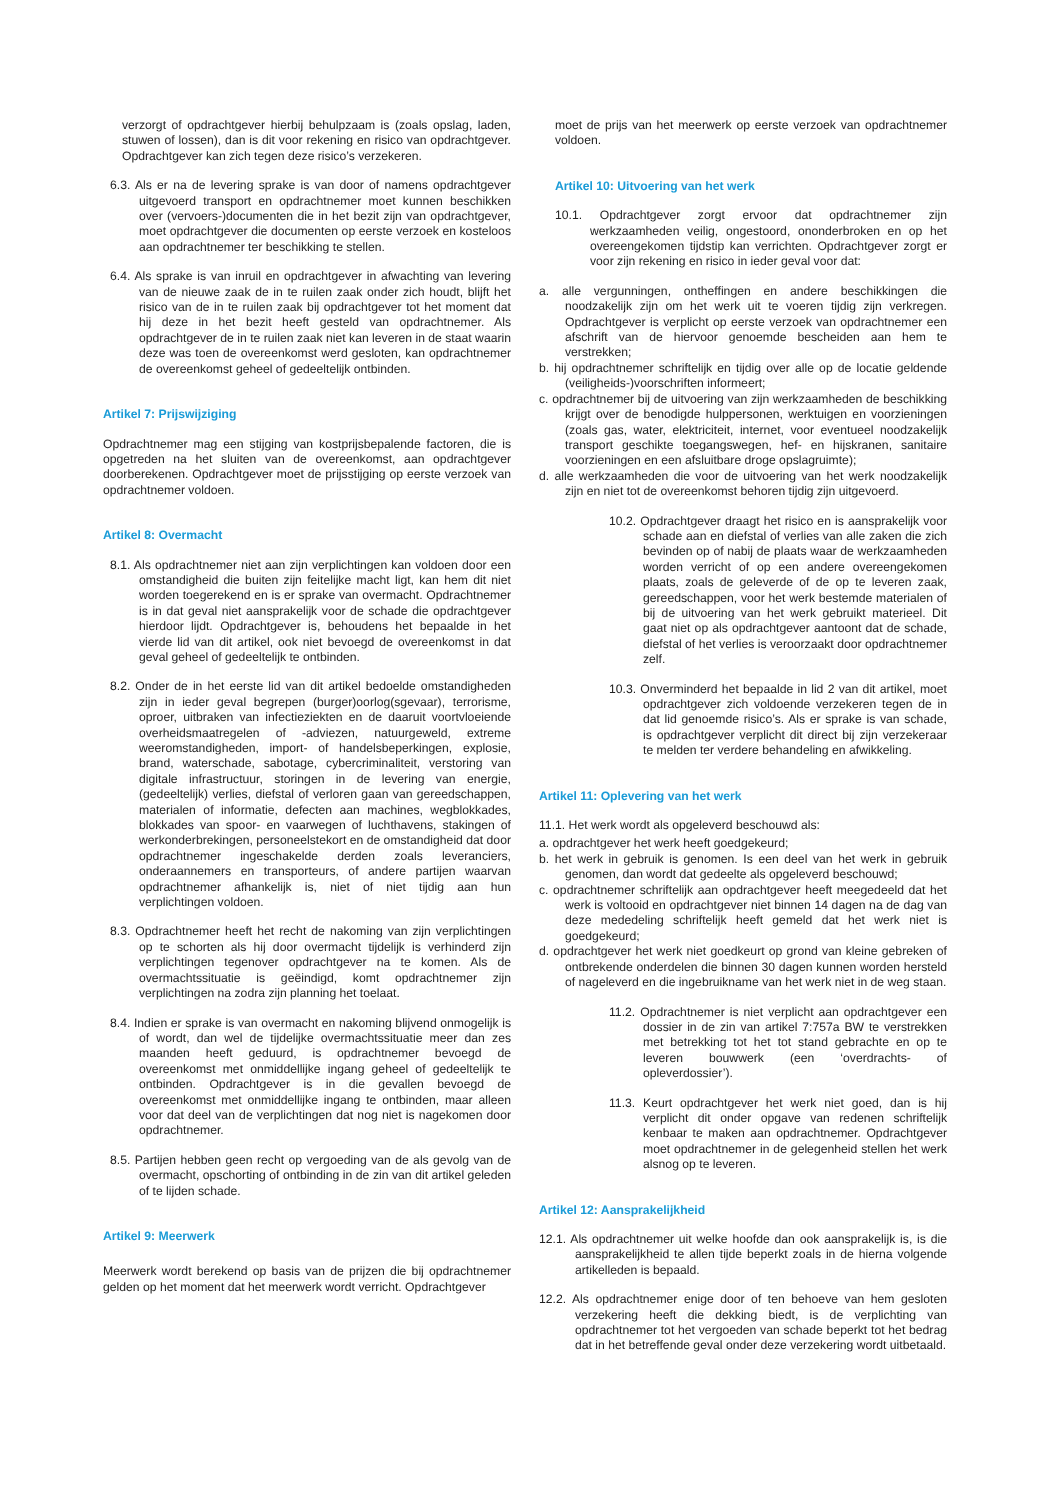verzorgt of opdrachtgever hierbij behulpzaam is (zoals opslag, laden, stuwen of lossen), dan is dit voor rekening en risico van opdrachtgever. Opdrachtgever kan zich tegen deze risico’s verzekeren.
6.3. Als er na de levering sprake is van door of namens opdrachtgever uitgevoerd transport en opdrachtnemer moet kunnen beschikken over (vervoers-)documenten die in het bezit zijn van opdrachtgever, moet opdrachtgever die documenten op eerste verzoek en kosteloos aan opdrachtnemer ter beschikking te stellen.
6.4. Als sprake is van inruil en opdrachtgever in afwachting van levering van de nieuwe zaak de in te ruilen zaak onder zich houdt, blijft het risico van de in te ruilen zaak bij opdrachtgever tot het moment dat hij deze in het bezit heeft gesteld van opdrachtnemer. Als opdrachtgever de in te ruilen zaak niet kan leveren in de staat waarin deze was toen de overeenkomst werd gesloten, kan opdrachtnemer de overeenkomst geheel of gedeeltelijk ontbinden.
Artikel 7: Prijswijziging
Opdrachtnemer mag een stijging van kostprijsbepalende factoren, die is opgetreden na het sluiten van de overeenkomst, aan opdrachtgever doorberekenen. Opdrachtgever moet de prijsstijging op eerste verzoek van opdrachtnemer voldoen.
Artikel 8: Overmacht
8.1. Als opdrachtnemer niet aan zijn verplichtingen kan voldoen door een omstandigheid die buiten zijn feitelijke macht ligt, kan hem dit niet worden toegerekend en is er sprake van overmacht. Opdrachtnemer is in dat geval niet aansprakelijk voor de schade die opdrachtgever hierdoor lijdt. Opdrachtgever is, behoudens het bepaalde in het vierde lid van dit artikel, ook niet bevoegd de overeenkomst in dat geval geheel of gedeeltelijk te ontbinden.
8.2. Onder de in het eerste lid van dit artikel bedoelde omstandigheden zijn in ieder geval begrepen (burger)oorlog(sgevaar), terrorisme, oproer, uitbraken van infectieziekten en de daaruit voortvloeiende overheidsmaatregelen of -adviezen, natuurgeweld, extreme weeromstandigheden, import- of handelsbeperkingen, explosie, brand, waterschade, sabotage, cybercriminaliteit, verstoring van digitale infrastructuur, storingen in de levering van energie, (gedeeltelijk) verlies, diefstal of verloren gaan van gereedschappen, materialen of informatie, defecten aan machines, wegblokkades, blokkades van spoor- en vaarwegen of luchthavens, stakingen of werkonderbrekingen, personeelstekort en de omstandigheid dat door opdrachtnemer ingeschakelde derden zoals leveranciers, onderaannemers en transporteurs, of andere partijen waarvan opdrachtnemer afhankelijk is, niet of niet tijdig aan hun verplichtingen voldoen.
8.3. Opdrachtnemer heeft het recht de nakoming van zijn verplichtingen op te schorten als hij door overmacht tijdelijk is verhinderd zijn verplichtingen tegenover opdrachtgever na te komen. Als de overmachtssituatie is geëindigd, komt opdrachtnemer zijn verplichtingen na zodra zijn planning het toelaat.
8.4. Indien er sprake is van overmacht en nakoming blijvend onmogelijk is of wordt, dan wel de tijdelijke overmachtssituatie meer dan zes maanden heeft geduurd, is opdrachtnemer bevoegd de overeenkomst met onmiddellijke ingang geheel of gedeeltelijk te ontbinden. Opdrachtgever is in die gevallen bevoegd de overeenkomst met onmiddellijke ingang te ontbinden, maar alleen voor dat deel van de verplichtingen dat nog niet is nagekomen door opdrachtnemer.
8.5. Partijen hebben geen recht op vergoeding van de als gevolg van de overmacht, opschorting of ontbinding in de zin van dit artikel geleden of te lijden schade.
Artikel 9: Meerwerk
Meerwerk wordt berekend op basis van de prijzen die bij opdrachtnemer gelden op het moment dat het meerwerk wordt verricht. Opdrachtgever
moet de prijs van het meerwerk op eerste verzoek van opdrachtnemer voldoen.
Artikel 10: Uitvoering van het werk
10.1. Opdrachtgever zorgt ervoor dat opdrachtnemer zijn werkzaamheden veilig, ongestoord, ononderbroken en op het overeengekomen tijdstip kan verrichten. Opdrachtgever zorgt er voor zijn rekening en risico in ieder geval voor dat:
a. alle vergunningen, ontheffingen en andere beschikkingen die noodzakelijk zijn om het werk uit te voeren tijdig zijn verkregen. Opdrachtgever is verplicht op eerste verzoek van opdrachtnemer een afschrift van de hiervoor genoemde bescheiden aan hem te verstrekken;
b. hij opdrachtnemer schriftelijk en tijdig over alle op de locatie geldende (veiligheids-)voorschriften informeert;
c. opdrachtnemer bij de uitvoering van zijn werkzaamheden de beschikking krijgt over de benodigde hulppersonen, werktuigen en voorzieningen (zoals gas, water, elektriciteit, internet, voor eventueel noodzakelijk transport geschikte toegangswegen, hef- en hijskranen, sanitaire voorzieningen en een afsluitbare droge opslagruimte);
d. alle werkzaamheden die voor de uitvoering van het werk noodzakelijk zijn en niet tot de overeenkomst behoren tijdig zijn uitgevoerd.
10.2. Opdrachtgever draagt het risico en is aansprakelijk voor schade aan en diefstal of verlies van alle zaken die zich bevinden op of nabij de plaats waar de werkzaamheden worden verricht of op een andere overeengekomen plaats, zoals de geleverde of de op te leveren zaak, gereedschappen, voor het werk bestemde materialen of bij de uitvoering van het werk gebruikt materieel. Dit gaat niet op als opdrachtgever aantoont dat de schade, diefstal of het verlies is veroorzaakt door opdrachtnemer zelf.
10.3. Onverminderd het bepaalde in lid 2 van dit artikel, moet opdrachtgever zich voldoende verzekeren tegen de in dat lid genoemde risico’s. Als er sprake is van schade, is opdrachtgever verplicht dit direct bij zijn verzekeraar te melden ter verdere behandeling en afwikkeling.
Artikel 11: Oplevering van het werk
11.1. Het werk wordt als opgeleverd beschouwd als:
a. opdrachtgever het werk heeft goedgekeurd;
b. het werk in gebruik is genomen. Is een deel van het werk in gebruik genomen, dan wordt dat gedeelte als opgeleverd beschouwd;
c. opdrachtnemer schriftelijk aan opdrachtgever heeft meegedeeld dat het werk is voltooid en opdrachtgever niet binnen 14 dagen na de dag van deze mededeling schriftelijk heeft gemeld dat het werk niet is goedgekeurd;
d. opdrachtgever het werk niet goedkeurt op grond van kleine gebreken of ontbrekende onderdelen die binnen 30 dagen kunnen worden hersteld of nageleverd en die ingebruikname van het werk niet in de weg staan.
11.2. Opdrachtnemer is niet verplicht aan opdrachtgever een dossier in de zin van artikel 7:757a BW te verstrekken met betrekking tot het tot stand gebrachte en op te leveren bouwwerk (een ‘overdrachts- of opleverdossier’).
11.3. Keurt opdrachtgever het werk niet goed, dan is hij verplicht dit onder opgave van redenen schriftelijk kenbaar te maken aan opdrachtnemer. Opdrachtgever moet opdrachtnemer in de gelegenheid stellen het werk alsnog op te leveren.
Artikel 12: Aansprakelijkheid
12.1. Als opdrachtnemer uit welke hoofde dan ook aansprakelijk is, is die aansprakelijkheid te allen tijde beperkt zoals in de hierna volgende artikelleden is bepaald.
12.2. Als opdrachtnemer enige door of ten behoeve van hem gesloten verzekering heeft die dekking biedt, is de verplichting van opdrachtnemer tot het vergoeden van schade beperkt tot het bedrag dat in het betreffende geval onder deze verzekering wordt uitbetaald.